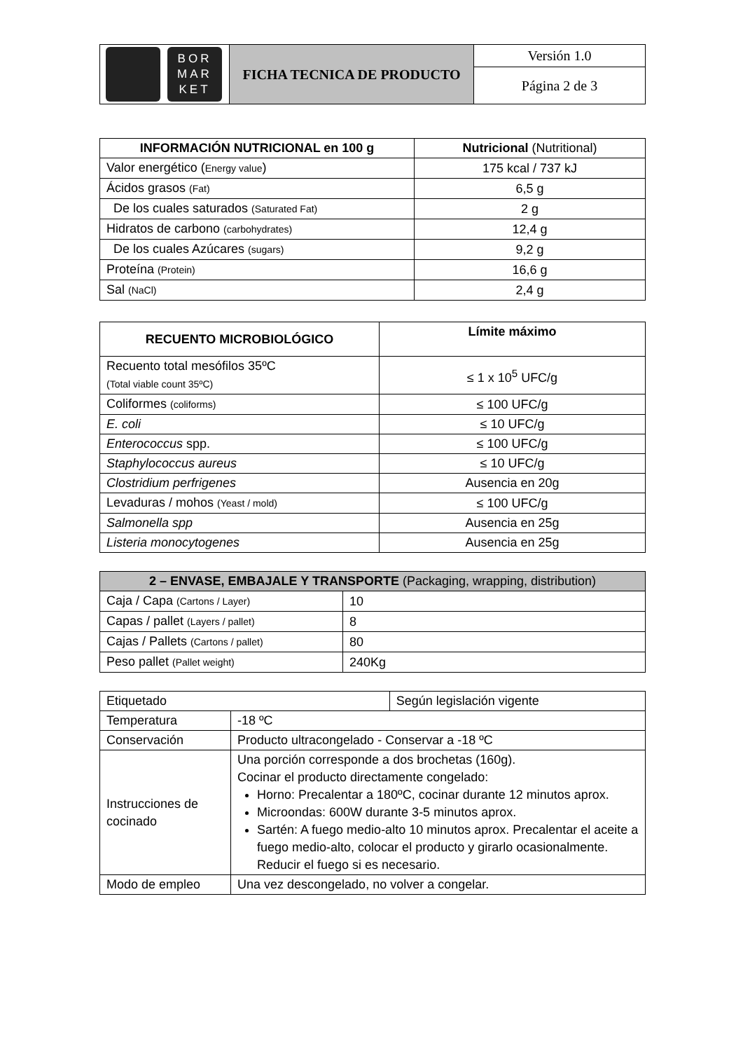| BOR MAR KET | FICHA TECNICA DE PRODUCTO | Versión 1.0 |
| | | Página 2 de 3 |
| INFORMACIÓN NUTRICIONAL en 100 g | Nutricional (Nutritional) |
| --- | --- |
| Valor energético ( Energy value ) | 175 kcal / 737 kJ |
| Ácidos grasos (Fat) | 6,5 g |
| De los cuales saturados (Saturated Fat) | 2 g |
| Hidratos de carbono (carbohydrates) | 12,4 g |
| De los cuales Azúcares (sugars) | 9,2 g |
| Proteína (Protein) | 16,6 g |
| Sal (NaCl) | 2,4 g |
| RECUENTO MICROBIOLÓGICO | Límite máximo |
| --- | --- |
| Recuento total mesófilos 35ºC (Total viable count 35ºC) | ≤ 1 x 10<sup>5</sup> UFC/g |
| Coliformes (coliforms) | ≤ 100 UFC/g |
| E. coli | ≤ 10 UFC/g |
| Enterococcus spp. | ≤ 100 UFC/g |
| Staphylococcus aureus | ≤ 10 UFC/g |
| Clostridium perfrigenes | Ausencia en 20g |
| Levaduras / mohos (Yeast / mold) | ≤ 100 UFC/g |
| Salmonella spp | Ausencia en 25g |
| Listeria monocytogenes | Ausencia en 25g |
| 2 – ENVASE, EMBAJALE Y TRANSPORTE (Packaging, wrapping, distribution) | |
| --- | --- |
| Caja / Capa (Cartons / Layer) | 10 |
| Capas / pallet (Layers / pallet) | 8 |
| Cajas / Pallets (Cartons / pallet) | 80 |
| Peso pallet (Pallet weight) | 240Kg |
| Etiquetado | | Según legislación vigente |
| Temperatura | -18 ºC | |
| Conservación | Producto ultracongelado - Conservar a -18 ºC | |
| Instrucciones de cocinado | Una porción corresponde a dos brochetas (160g). Cocinar el producto directamente congelado: Horno: Precalentar a 180ºC, cocinar durante 12 minutos aprox. Microondas: 600W durante 3-5 minutos aprox. Sartén: A fuego medio-alto 10 minutos aprox. Precalentar el aceite a fuego medio-alto, colocar el producto y girarlo ocasionalmente. Reducir el fuego si es necesario. | |
| Modo de empleo | Una vez descongelado, no volver a congelar. | |